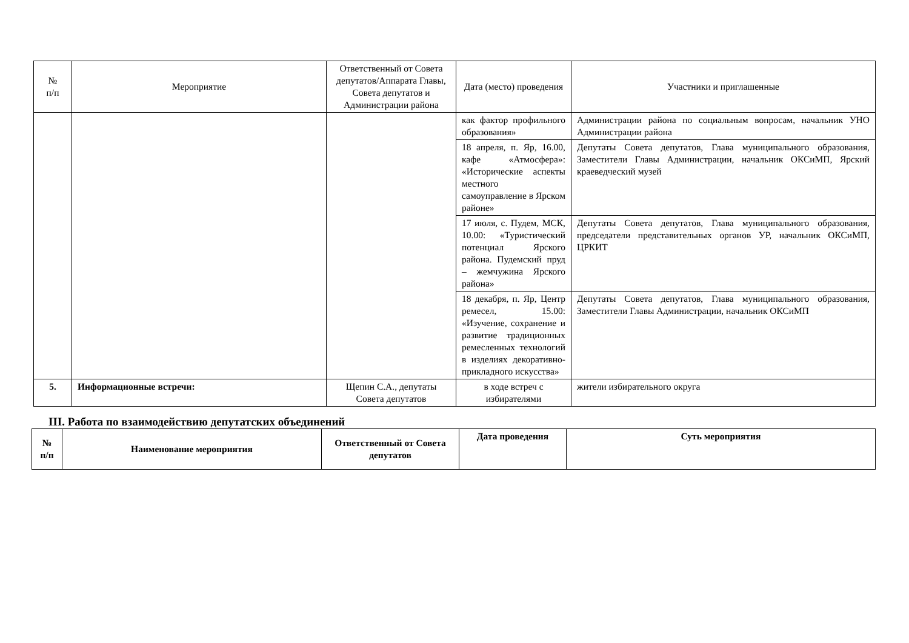| № п/п | Мероприятие | Ответственный от Совета депутатов/Аппарата Главы, Совета депутатов и Администрации района | Дата (место) проведения | Участники и приглашенные |
| | | | как фактор профильного образования» | Администрации района по социальным вопросам, начальник УНО Администрации района |
| | | | 18 апреля, п. Яр, 16.00, кафе «Атмосфера»: «Исторические аспекты местного самоуправление в Ярском районе» | Депутаты Совета депутатов, Глава муниципального образования, Заместители Главы Администрации, начальник ОКСиМП, Ярский краеведческий музей |
| | | | 17 июля, с. Пудем, МСК, 10.00: «Туристический потенциал Ярского района. Пудемский пруд – жемчужина Ярского района» | Депутаты Совета депутатов, Глава муниципального образования, председатели представительных органов УР, начальник ОКСиМП, ЦРКИТ |
| | | | 18 декабря, п. Яр, Центр ремесел, 15.00: «Изучение, сохранение и развитие традиционных ремесленных технологий в изделиях декоративно-прикладного искусства» | Депутаты Совета депутатов, Глава муниципального образования, Заместители Главы Администрации, начальник ОКСиМП |
| 5. | Информационные встречи: | Щепин С.А., депутаты Совета депутатов | в ходе встреч с избирателями | жители избирательного округа |
III. Работа по взаимодействию депутатских объединений
| № п/п | Наименование мероприятия | Ответственный от Совета депутатов | Дата проведения | Суть мероприятия |
| --- | --- | --- | --- | --- |